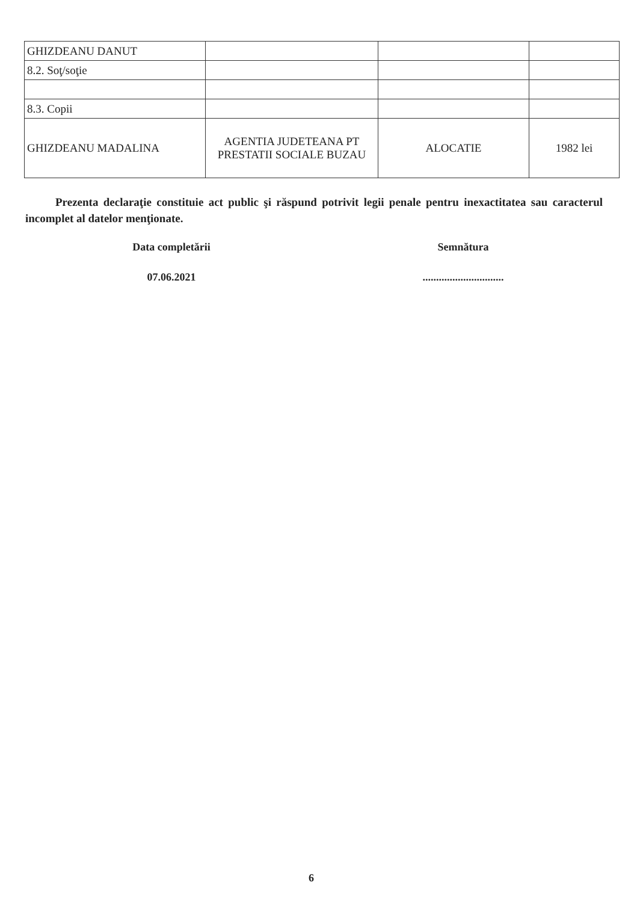| GHIZDEANU DANUT | | | |
| 8.2. Soţ/soţie | | | |
| 8.3. Copii | | | |
| GHIZDEANU MADALINA | AGENTIA JUDETEANA PT PRESTATII SOCIALE BUZAU | ALOCATIE | 1982 lei |
Prezenta declaraţie constituie act public şi răspund potrivit legii penale pentru inexactitatea sau caracterul incomplet al datelor menţionate.
Data completării Semnătura
07.06.2021 ..............................
6